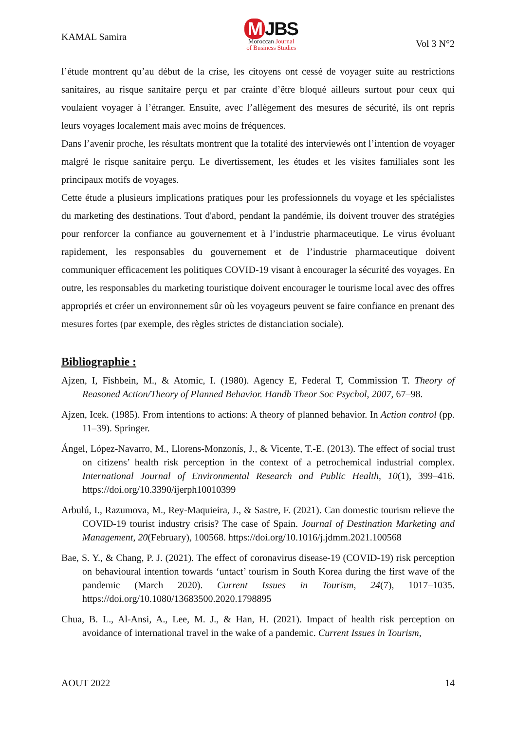KAMAL Samira
M JBS
Moroccan Journal
of Business Studies
Vol 3 N°2
l’étude montrent qu’au début de la crise, les citoyens ont cessé de voyager suite au restrictions sanitaires, au risque sanitaire perçu et par crainte d’être bloqué ailleurs surtout pour ceux qui voulaient voyager à l’étranger. Ensuite, avec l’allègement des mesures de sécurité, ils ont repris leurs voyages localement mais avec moins de fréquences.
Dans l’avenir proche, les résultats montrent que la totalité des interviewés ont l’intention de voyager malgré le risque sanitaire perçu. Le divertissement, les études et les visites familiales sont les principaux motifs de voyages.
Cette étude a plusieurs implications pratiques pour les professionnels du voyage et les spécialistes du marketing des destinations. Tout d'abord, pendant la pandémie, ils doivent trouver des stratégies pour renforcer la confiance au gouvernement et à l’industrie pharmaceutique. Le virus évoluant rapidement, les responsables du gouvernement et de l’industrie pharmaceutique doivent communiquer efficacement les politiques COVID-19 visant à encourager la sécurité des voyages. En outre, les responsables du marketing touristique doivent encourager le tourisme local avec des offres appropriés et créer un environnement sûr où les voyageurs peuvent se faire confiance en prenant des mesures fortes (par exemple, des règles strictes de distanciation sociale).
Bibliographie :
Ajzen, I, Fishbein, M., & Atomic, I. (1980). Agency E, Federal T, Commission T. Theory of Reasoned Action/Theory of Planned Behavior. Handb Theor Soc Psychol, 2007, 67–98.
Ajzen, Icek. (1985). From intentions to actions: A theory of planned behavior. In Action control (pp. 11–39). Springer.
Ángel, López-Navarro, M., Llorens-Monzonís, J., & Vicente, T.-E. (2013). The effect of social trust on citizens’ health risk perception in the context of a petrochemical industrial complex. International Journal of Environmental Research and Public Health, 10(1), 399–416. https://doi.org/10.3390/ijerph10010399
Arbulú, I., Razumova, M., Rey-Maquieira, J., & Sastre, F. (2021). Can domestic tourism relieve the COVID-19 tourist industry crisis? The case of Spain. Journal of Destination Marketing and Management, 20(February), 100568. https://doi.org/10.1016/j.jdmm.2021.100568
Bae, S. Y., & Chang, P. J. (2021). The effect of coronavirus disease-19 (COVID-19) risk perception on behavioural intention towards ‘untact’ tourism in South Korea during the first wave of the pandemic (March 2020). Current Issues in Tourism, 24(7), 1017–1035. https://doi.org/10.1080/13683500.2020.1798895
Chua, B. L., Al-Ansi, A., Lee, M. J., & Han, H. (2021). Impact of health risk perception on avoidance of international travel in the wake of a pandemic. Current Issues in Tourism,
AOUT 2022 14